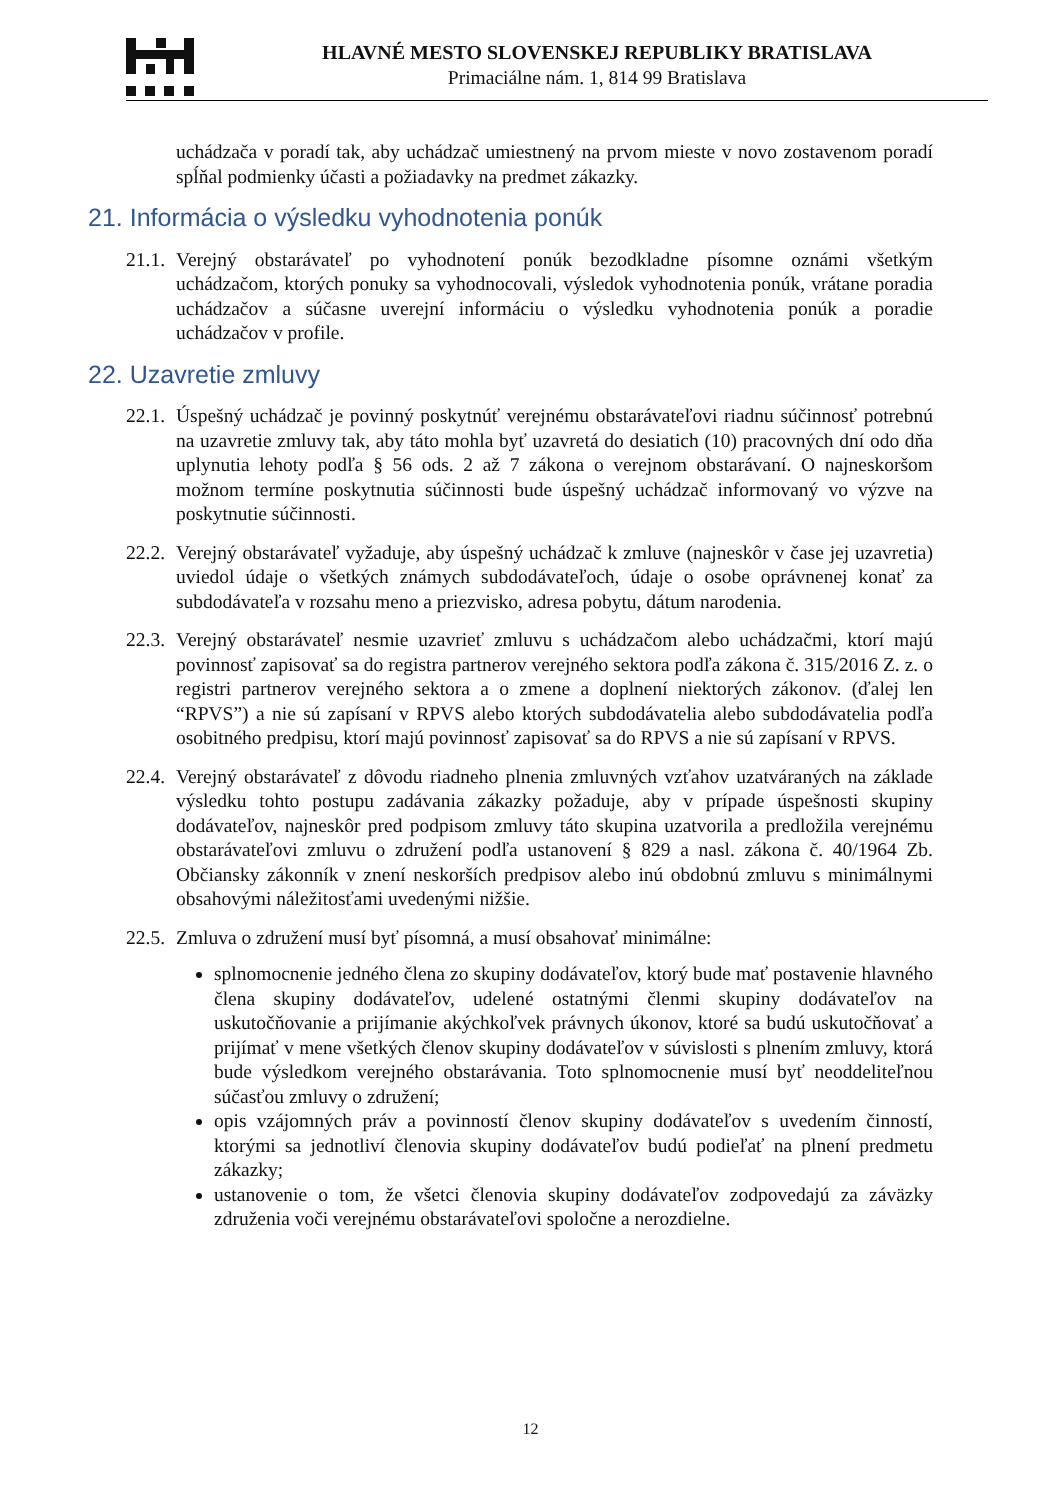HLAVNÉ MESTO SLOVENSKEJ REPUBLIKY BRATISLAVA
Primaciálne nám. 1, 814 99 Bratislava
uchádzača v poradí tak, aby uchádzač umiestnený na prvom mieste v novo zostavenom poradí spĺňal podmienky účasti a požiadavky na predmet zákazky.
21. Informácia o výsledku vyhodnotenia ponúk
21.1. Verejný obstarávateľ po vyhodnotení ponúk bezodkladne písomne oznámi všetkým uchádzačom, ktorých ponuky sa vyhodnocovali, výsledok vyhodnotenia ponúk, vrátane poradia uchádzačov a súčasne uverejní informáciu o výsledku vyhodnotenia ponúk a poradie uchádzačov v profile.
22. Uzavretie zmluvy
22.1. Úspešný uchádzač je povinný poskytnúť verejnému obstarávateľovi riadnu súčinnosť potrebnú na uzavretie zmluvy tak, aby táto mohla byť uzavretá do desiatich (10) pracovných dní odo dňa uplynutia lehoty podľa § 56 ods. 2 až 7 zákona o verejnom obstarávaní. O najneskoršom možnom termíne poskytnutia súčinnosti bude úspešný uchádzač informovaný vo výzve na poskytnutie súčinnosti.
22.2. Verejný obstarávateľ vyžaduje, aby úspešný uchádzač k zmluve (najneskôr v čase jej uzavretia) uviedol údaje o všetkých známych subdodávateľoch, údaje o osobe oprávnenej konať za subdodávateľa v rozsahu meno a priezvisko, adresa pobytu, dátum narodenia.
22.3. Verejný obstarávateľ nesmie uzavrieť zmluvu s uchádzačom alebo uchádzačmi, ktorí majú povinnosť zapisovať sa do registra partnerov verejného sektora podľa zákona č. 315/2016 Z. z. o registri partnerov verejného sektora a o zmene a doplnení niektorých zákonov. (ďalej len “RPVS”) a nie sú zapísaní v RPVS alebo ktorých subdodávatelia alebo subdodávatelia podľa osobitného predpisu, ktorí majú povinnosť zapisovať sa do RPVS a nie sú zapísaní v RPVS.
22.4. Verejný obstarávateľ z dôvodu riadneho plnenia zmluvných vzťahov uzatváraných na základe výsledku tohto postupu zadávania zákazky požaduje, aby v prípade úspešnosti skupiny dodávateľov, najneskôr pred podpisom zmluvy táto skupina uzatvorila a predložila verejnému obstarávateľovi zmluvu o združení podľa ustanovení § 829 a nasl. zákona č. 40/1964 Zb. Občiansky zákonník v znení neskorších predpisov alebo inú obdobnú zmluvu s minimálnymi obsahovými náležitosťami uvedenými nižšie.
22.5. Zmluva o združení musí byť písomná, a musí obsahovať minimálne:
splnomocnenie jedného člena zo skupiny dodávateľov, ktorý bude mať postavenie hlavného člena skupiny dodávateľov, udelené ostatnými členmi skupiny dodávateľov na uskutočňovanie a prijímanie akýchkoľvek právnych úkonov, ktoré sa budú uskutočňovať a prijímať v mene všetkých členov skupiny dodávateľov v súvislosti s plnením zmluvy, ktorá bude výsledkom verejného obstarávania. Toto splnomocnenie musí byť neoddeliteľnou súčasťou zmluvy o združení;
opis vzájomných práv a povinností členov skupiny dodávateľov s uvedením činností, ktorými sa jednotliví členovia skupiny dodávateľov budú podieľať na plnení predmetu zákazky;
ustanovenie o tom, že všetci členovia skupiny dodávateľov zodpovedajú za záväzky združenia voči verejnému obstarávateľovi spoločne a nerozdielne.
12